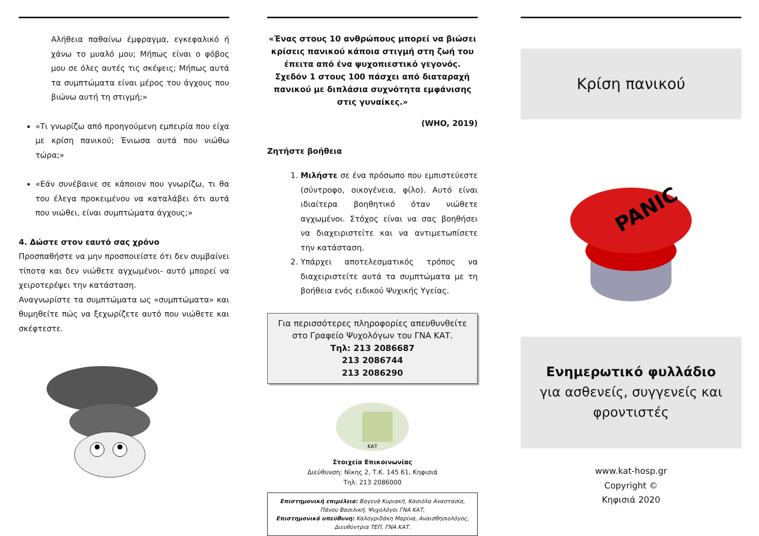Αλήθεια παθαίνω έμφραγμα, εγκεφαλικό ή χάνω το μυαλό μου; Μήπως είναι ο φόβος μου σε όλες αυτές τις σκέψεις; Μήπως αυτά τα συμπτώματα είναι μέρος του άγχους που βιώνω αυτή τη στιγμή;»
«Τι γνωρίζω από προηγούμενη εμπειρία που είχα με κρίση πανικού; Ένιωσα αυτά που νιώθω τώρα;»
«Εάν συνέβαινε σε κάποιον που γνωρίζω, τι θα του έλεγα προκειμένου να καταλάβει ότι αυτά που νιώθει, είναι συμπτώματα άγχους;»
4. Δώστε στον εαυτό σας χρόνο
Προσπαθήστε να μην προσποιείστε ότι δεν συμβαίνει τίποτα και δεν νιώθετε αγχωμένοι- αυτό μπορεί να χειροτερέψει την κατάσταση.
Αναγνωρίστε τα συμπτώματα ως «συμπτώματα» και θυμηθείτε πώς να ξεχωρίζετε αυτό που νιώθετε και σκέφτεστε.
«Ένας στους 10 ανθρώπους μπορεί να βιώσει κρίσεις πανικού κάποια στιγμή στη ζωή του έπειτα από ένα ψυχοπιεστικό γεγονός. Σχεδόν 1 στους 100 πάσχει από διαταραχή πανικού με διπλάσια συχνότητα εμφάνισης στις γυναίκες.»
(WHO, 2019)
Ζητήστε βοήθεια
1. Μιλήστε σε ένα πρόσωπο που εμπιστεύεστε (σύντροφο, οικογένεια, φίλο). Αυτό είναι ιδιαίτερα βοηθητικό όταν νιώθετε αγχωμένοι. Στόχος είναι να σας βοηθήσει να διαχειριστείτε και να αντιμετωπίσετε την κατάσταση.
2. Υπάρχει αποτελεσματικός τρόπος να διαχειριστείτε αυτά τα συμπτώματα με τη βοήθεια ενός ειδικού Ψυχικής Υγείας.
Για περισσότερες πληροφορίες απευθυνθείτε στο Γραφείο Ψυχολόγων του ΓΝΑ ΚΑΤ.
Τηλ: 213 2086687
213 2086744
213 2086290
ΚΑΤ
Στοιχεία Επικοινωνίας
Διεύθυνση: Νίκης 2, Τ.Κ. 145 61, Κηφισιά
Τηλ: 213 2086000
Επιστημονική επιμέλεια: Βαγενά Κυριακή, Κασιόλα Αναστασία, Πάνου Βασιλική, Ψυχολόγοι ΓΝΑ ΚΑΤ,
Επιστημονικά υπεύθυνη: Καλογριδάκη Μαρίνα, Αναισθησιολόγος, Διευθύντρια ΤΕΠ, ΓΝΑ ΚΑΤ.
Κρίση πανικού
PANIC
Ενημερωτικό φυλλάδιο
για ασθενείς, συγγενείς και φροντιστές
www.kat-hosp.gr
Copyright ©
Κηφισιά 2020